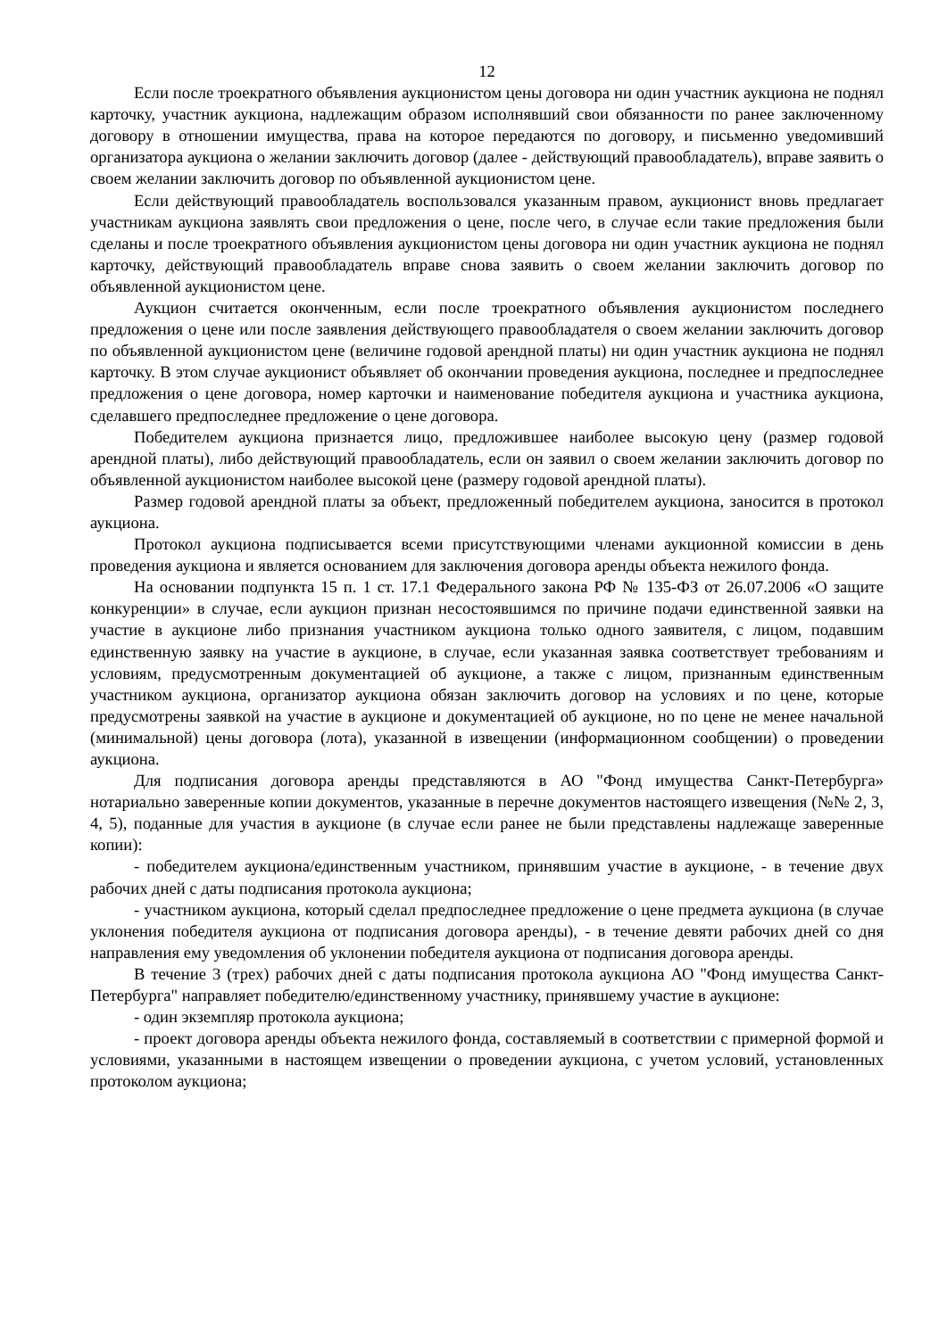12
Если после троекратного объявления аукционистом цены договора ни один участник аукциона не поднял карточку, участник аукциона, надлежащим образом исполнявший свои обязанности по ранее заключенному договору в отношении имущества, права на которое передаются по договору, и письменно уведомивший организатора аукциона о желании заключить договор (далее - действующий правообладатель), вправе заявить о своем желании заключить договор по объявленной аукционистом цене.
Если действующий правообладатель воспользовался указанным правом, аукционист вновь предлагает участникам аукциона заявлять свои предложения о цене, после чего, в случае если такие предложения были сделаны и после троекратного объявления аукционистом цены договора ни один участник аукциона не поднял карточку, действующий правообладатель вправе снова заявить о своем желании заключить договор по объявленной аукционистом цене.
Аукцион считается оконченным, если после троекратного объявления аукционистом последнего предложения о цене или после заявления действующего правообладателя о своем желании заключить договор по объявленной аукционистом цене (величине годовой арендной платы) ни один участник аукциона не поднял карточку. В этом случае аукционист объявляет об окончании проведения аукциона, последнее и предпоследнее предложения о цене договора, номер карточки и наименование победителя аукциона и участника аукциона, сделавшего предпоследнее предложение о цене договора.
Победителем аукциона признается лицо, предложившее наиболее высокую цену (размер годовой арендной платы), либо действующий правообладатель, если он заявил о своем желании заключить договор по объявленной аукционистом наиболее высокой цене (размеру годовой арендной платы).
Размер годовой арендной платы за объект, предложенный победителем аукциона, заносится в протокол аукциона.
Протокол аукциона подписывается всеми присутствующими членами аукционной комиссии в день проведения аукциона и является основанием для заключения договора аренды объекта нежилого фонда.
На основании подпункта 15 п. 1 ст. 17.1 Федерального закона РФ № 135-ФЗ от 26.07.2006 «О защите конкуренции» в случае, если аукцион признан несостоявшимся по причине подачи единственной заявки на участие в аукционе либо признания участником аукциона только одного заявителя, с лицом, подавшим единственную заявку на участие в аукционе, в случае, если указанная заявка соответствует требованиям и условиям, предусмотренным документацией об аукционе, а также с лицом, признанным единственным участником аукциона, организатор аукциона обязан заключить договор на условиях и по цене, которые предусмотрены заявкой на участие в аукционе и документацией об аукционе, но по цене не менее начальной (минимальной) цены договора (лота), указанной в извещении (информационном сообщении) о проведении аукциона.
Для подписания договора аренды представляются в АО "Фонд имущества Санкт-Петербурга» нотариально заверенные копии документов, указанные в перечне документов настоящего извещения (№№ 2, 3, 4, 5), поданные для участия в аукционе (в случае если ранее не были представлены надлежаще заверенные копии):
- победителем аукциона/единственным участником, принявшим участие в аукционе, - в течение двух рабочих дней с даты подписания протокола аукциона;
- участником аукциона, который сделал предпоследнее предложение о цене предмета аукциона (в случае уклонения победителя аукциона от подписания договора аренды), - в течение девяти рабочих дней со дня направления ему уведомления об уклонении победителя аукциона от подписания договора аренды.
В течение 3 (трех) рабочих дней с даты подписания протокола аукциона АО "Фонд имущества Санкт-Петербурга" направляет победителю/единственному участнику, принявшему участие в аукционе:
- один экземпляр протокола аукциона;
- проект договора аренды объекта нежилого фонда, составляемый в соответствии с примерной формой и условиями, указанными в настоящем извещении о проведении аукциона, с учетом условий, установленных протоколом аукциона;